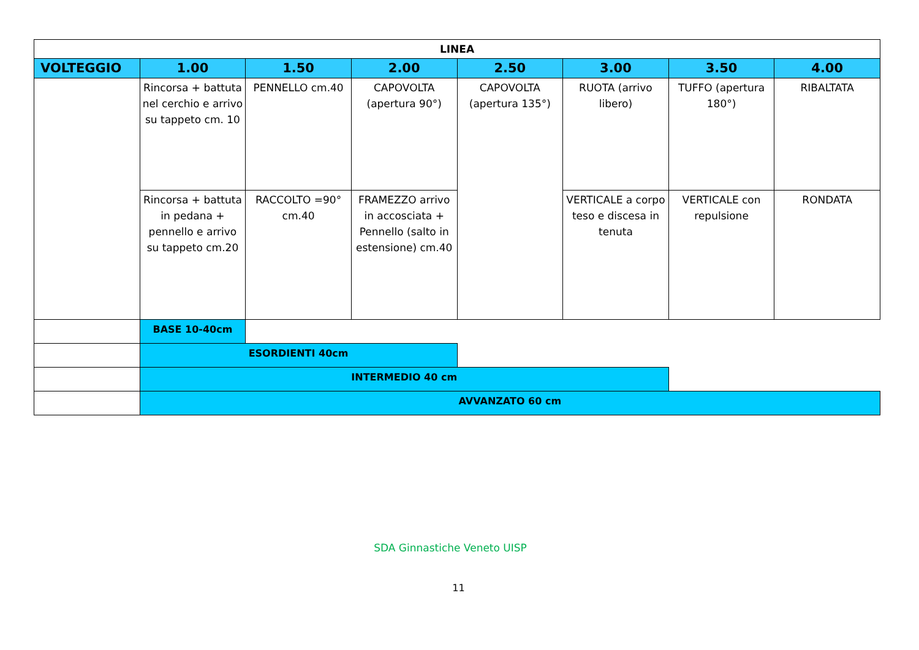| LINEA | | | | | | | |
| --- | --- | --- | --- | --- | --- | --- | --- |
| VOLTEGGIO | 1.00 | 1.50 | 2.00 | 2.50 | 3.00 | 3.50 | 4.00 |
| | Rincorsa + battuta nel cerchio e arrivo su tappeto cm. 10 | PENNELLO cm.40 | CAPOVOLTA (apertura 90°) | CAPOVOLTA (apertura 135°) | RUOTA (arrivo libero) | TUFFO (apertura 180°) | RIBALTATA |
| | Rincorsa + battuta in pedana + pennello e arrivo su tappeto cm.20 | RACCOLTO =90° cm.40 | FRAMEZZO arrivo in accosciata + Pennello (salto in estensione) cm.40 | | VERTICALE a corpo teso e discesa in tenuta | VERTICALE con repulsione | RONDATA |
| | BASE 10-40cm | | | | | | |
| | ESORDIENTI 40cm | | | | | | |
| | INTERMEDIO 40 cm | | | | | | |
| | AVVANZATO 60 cm | | | | | | |
SDA Ginnastiche Veneto UISP
11